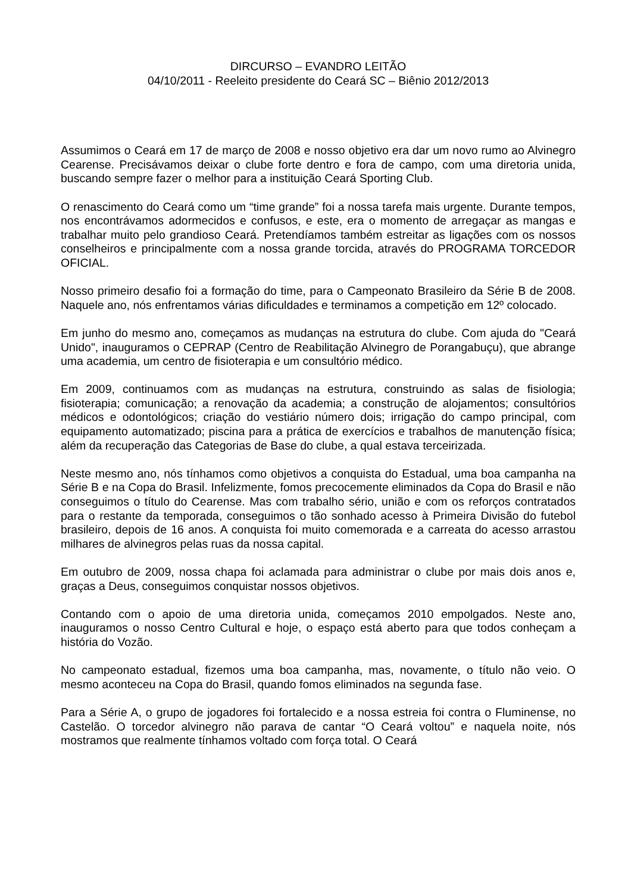DIRCURSO – EVANDRO LEITÃO
04/10/2011 - Reeleito presidente do Ceará SC – Biênio 2012/2013
Assumimos o Ceará em 17 de março de 2008 e nosso objetivo era dar um novo rumo ao Alvinegro Cearense. Precisávamos deixar o clube forte dentro e fora de campo, com uma diretoria unida, buscando sempre fazer o melhor para a instituição Ceará Sporting Club.
O renascimento do Ceará como um “time grande” foi a nossa tarefa mais urgente. Durante tempos, nos encontrávamos adormecidos e confusos, e este, era o momento de arregaçar as mangas e trabalhar muito pelo grandioso Ceará. Pretendíamos também estreitar as ligações com os nossos conselheiros e principalmente com a nossa grande torcida, através do PROGRAMA TORCEDOR OFICIAL.
Nosso primeiro desafio foi a formação do time, para o Campeonato Brasileiro da Série B de 2008. Naquele ano, nós enfrentamos várias dificuldades e terminamos a competição em 12º colocado.
Em junho do mesmo ano, começamos as mudanças na estrutura do clube. Com ajuda do "Ceará Unido", inauguramos o CEPRAP (Centro de Reabilitação Alvinegro de Porangabuçu), que abrange uma academia, um centro de fisioterapia e um consultório médico.
Em 2009, continuamos com as mudanças na estrutura, construindo as salas de fisiologia; fisioterapia; comunicação; a renovação da academia; a construção de alojamentos; consultórios médicos e odontológicos; criação do vestiário número dois; irrigação do campo principal, com equipamento automatizado; piscina para a prática de exercícios e trabalhos de manutenção física; além da recuperação das Categorias de Base do clube, a qual estava terceirizada.
Neste mesmo ano, nós tínhamos como objetivos a conquista do Estadual, uma boa campanha na Série B e na Copa do Brasil. Infelizmente, fomos precocemente eliminados da Copa do Brasil e não conseguimos o título do Cearense. Mas com trabalho sério, união e com os reforços contratados para o restante da temporada, conseguimos o tão sonhado acesso à Primeira Divisão do futebol brasileiro, depois de 16 anos. A conquista foi muito comemorada e a carreata do acesso arrastou milhares de alvinegros pelas ruas da nossa capital.
Em outubro de 2009, nossa chapa foi aclamada para administrar o clube por mais dois anos e, graças a Deus, conseguimos conquistar nossos objetivos.
Contando com o apoio de uma diretoria unida, começamos 2010 empolgados. Neste ano, inauguramos o nosso Centro Cultural e hoje, o espaço está aberto para que todos conheçam a história do Vozão.
No campeonato estadual, fizemos uma boa campanha, mas, novamente, o título não veio. O mesmo aconteceu na Copa do Brasil, quando fomos eliminados na segunda fase.
Para a Série A, o grupo de jogadores foi fortalecido e a nossa estreia foi contra o Fluminense, no Castelão. O torcedor alvinegro não parava de cantar “O Ceará voltou” e naquela noite, nós mostramos que realmente tínhamos voltado com força total. O Ceará